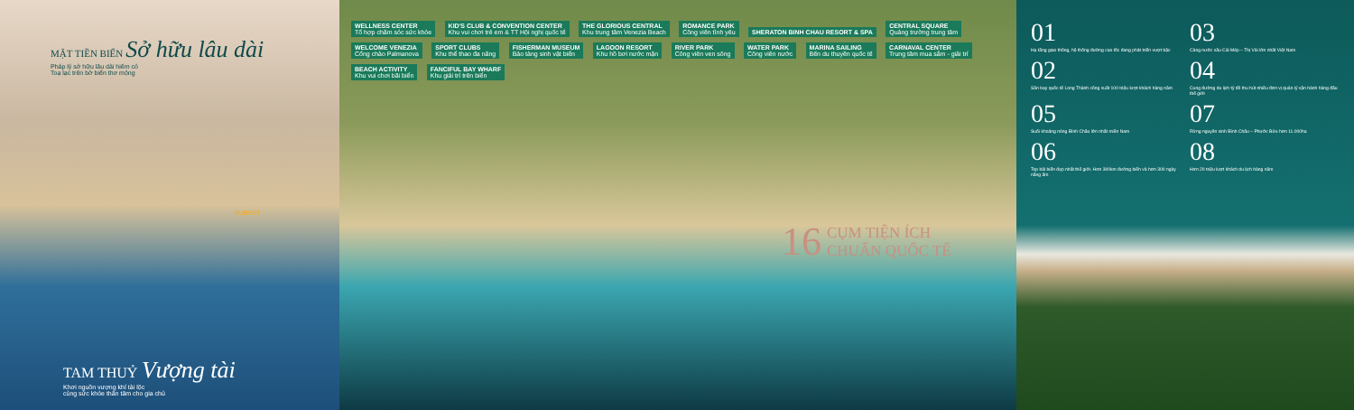MẶT TIỀN BIỂN Sở hữu lâu dài
Pháp lý sở hữu lâu dài hiếm có
Toạ lạc trên bờ biển thơ mộng
SUNSET
TAM THUỶ Vượng tài
Khơi nguồn vượng khí tài lộc
cùng sức khỏe thân tâm cho gia chủ
WELLNESS CENTER Tổ hợp chăm sóc sức khỏe KID'S CLUB & CONVENTION CENTER Khu vui chơi trẻ em & TT Hội nghị quốc tế THE GLORIOUS CENTRAL Khu trung tâm Venezia Beach ROMANCE PARK Công viên tình yêu SHERATON BINH CHAU RESORT & SPA CENTRAL SQUARE Quảng trường trung tâm WELCOME VENEZIA Cổng chào Palmanova SPORT CLUBS Khu thể thao đa năng FISHERMAN MUSEUM Bảo tàng sinh vật biển LAGOON RESORT Khu hồ bơi nước mặn RIVER PARK Công viên ven sông WATER PARK Công viên nước MARINA SAILING Bến du thuyền quốc tế CARNAVAL CENTER Trung tâm mua sắm - giải trí BEACH ACTIVITY Khu vui chơi bãi biển FANCIFUL BAY WHARF Khu giải trí trên biển
16 CỤM TIỆN ÍCH
CHUẨN QUỐC TẾ
01
Hạ tầng giao thông, hệ thống đường cao tốc đang phát triển vượt bậc
03
Cảng nước sâu Cái Mép – Thị Vải lớn nhất Việt Nam
02
Sân bay quốc tế Long Thành công suất 100 triệu lượt khách hàng năm
04
Cung đường du lịch tỷ đô thu hút nhiều đơn vị quản lý vận hành hàng đầu thế giới
05
Suối khoáng nóng Bình Châu lớn nhất miền Nam
07
Rừng nguyên sinh Bình Châu – Phước Bửu hơn 11.000ha
06
Top bãi biển đẹp nhất thế giới. Hơn 300km đường biển và hơn 300 ngày nắng ấm
08
Hơn 20 triệu lượt khách du lịch hàng năm